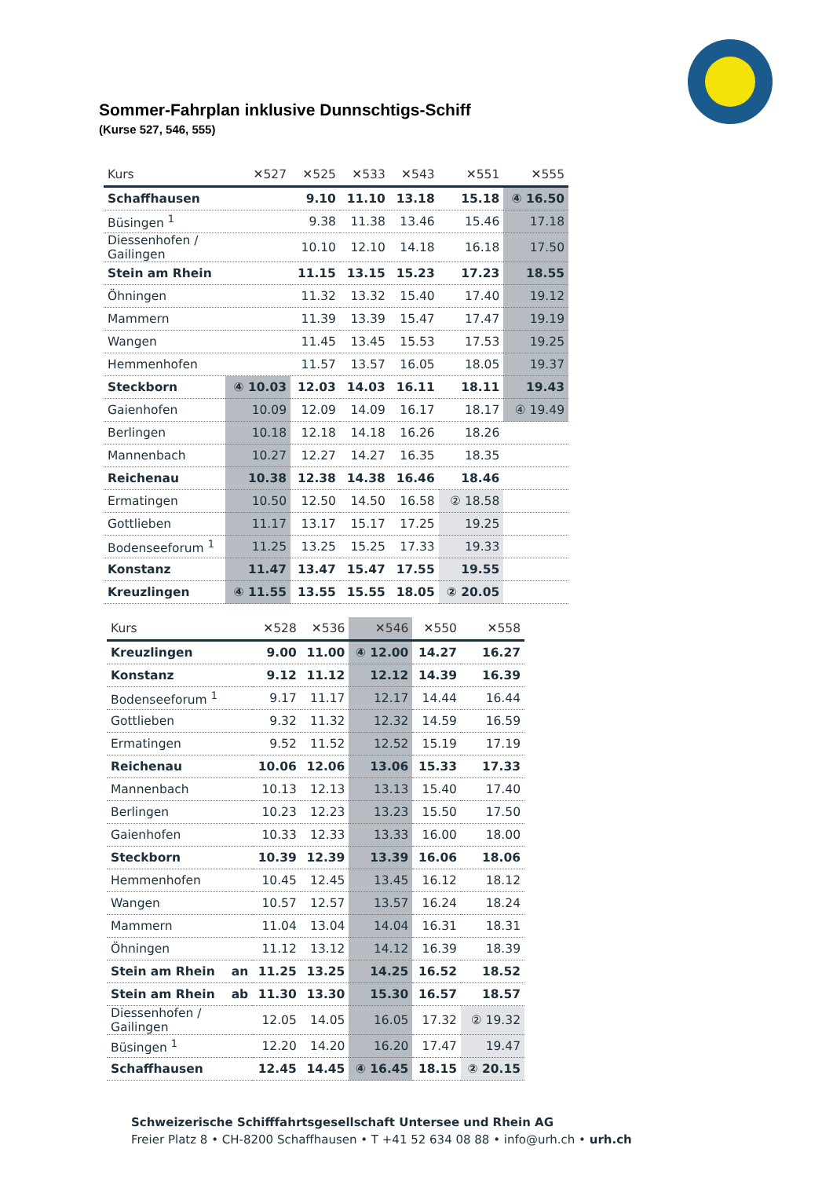Sommer-Fahrplan inklusive Dunnschtigs-Schiff
(Kurse 527, 546, 555)
| Kurs | ✕527 | ✕525 | ✕533 | ✕543 | ✕551 | ✕555 |
| --- | --- | --- | --- | --- | --- | --- |
| Schaffhausen | | 9.10 | 11.10 | 13.18 | 15.18 | ④ 16.50 |
| Büsingen <sup>1</sup> | | 9.38 | 11.38 | 13.46 | 15.46 | 17.18 |
| Diessenhofen / Gailingen | | 10.10 | 12.10 | 14.18 | 16.18 | 17.50 |
| Stein am Rhein | | 11.15 | 13.15 | 15.23 | 17.23 | 18.55 |
| Öhningen | | 11.32 | 13.32 | 15.40 | 17.40 | 19.12 |
| Mammern | | 11.39 | 13.39 | 15.47 | 17.47 | 19.19 |
| Wangen | | 11.45 | 13.45 | 15.53 | 17.53 | 19.25 |
| Hemmenhofen | | 11.57 | 13.57 | 16.05 | 18.05 | 19.37 |
| Steckborn | ④ 10.03 | 12.03 | 14.03 | 16.11 | 18.11 | 19.43 |
| Gaienhofen | 10.09 | 12.09 | 14.09 | 16.17 | 18.17 | ④ 19.49 |
| Berlingen | 10.18 | 12.18 | 14.18 | 16.26 | 18.26 | |
| Mannenbach | 10.27 | 12.27 | 14.27 | 16.35 | 18.35 | |
| Reichenau | 10.38 | 12.38 | 14.38 | 16.46 | 18.46 | |
| Ermatingen | 10.50 | 12.50 | 14.50 | 16.58 | ② 18.58 | |
| Gottlieben | 11.17 | 13.17 | 15.17 | 17.25 | 19.25 | |
| Bodenseeforum <sup>1</sup> | 11.25 | 13.25 | 15.25 | 17.33 | 19.33 | |
| Konstanz | 11.47 | 13.47 | 15.47 | 17.55 | 19.55 | |
| Kreuzlingen | ④ 11.55 | 13.55 | 15.55 | 18.05 | ② 20.05 | |
| Kurs | | ✕528 | ✕536 | ✕546 | ✕550 | ✕558 |
| --- | --- | --- | --- | --- | --- | --- |
| Kreuzlingen | | 9.00 | 11.00 | ④ 12.00 | 14.27 | 16.27 |
| Konstanz | | 9.12 | 11.12 | 12.12 | 14.39 | 16.39 |
| Bodenseeforum <sup>1</sup> | | 9.17 | 11.17 | 12.17 | 14.44 | 16.44 |
| Gottlieben | | 9.32 | 11.32 | 12.32 | 14.59 | 16.59 |
| Ermatingen | | 9.52 | 11.52 | 12.52 | 15.19 | 17.19 |
| Reichenau | | 10.06 | 12.06 | 13.06 | 15.33 | 17.33 |
| Mannenbach | | 10.13 | 12.13 | 13.13 | 15.40 | 17.40 |
| Berlingen | | 10.23 | 12.23 | 13.23 | 15.50 | 17.50 |
| Gaienhofen | | 10.33 | 12.33 | 13.33 | 16.00 | 18.00 |
| Steckborn | | 10.39 | 12.39 | 13.39 | 16.06 | 18.06 |
| Hemmenhofen | | 10.45 | 12.45 | 13.45 | 16.12 | 18.12 |
| Wangen | | 10.57 | 12.57 | 13.57 | 16.24 | 18.24 |
| Mammern | | 11.04 | 13.04 | 14.04 | 16.31 | 18.31 |
| Öhningen | | 11.12 | 13.12 | 14.12 | 16.39 | 18.39 |
| Stein am Rhein | an | 11.25 | 13.25 | 14.25 | 16.52 | 18.52 |
| Stein am Rhein | ab | 11.30 | 13.30 | 15.30 | 16.57 | 18.57 |
| Diessenhofen / Gailingen | | 12.05 | 14.05 | 16.05 | 17.32 | ② 19.32 |
| Büsingen <sup>1</sup> | | 12.20 | 14.20 | 16.20 | 17.47 | 19.47 |
| Schaffhausen | | 12.45 | 14.45 | ④ 16.45 | 18.15 | ② 20.15 |
Schweizerische Schifffahrtsgesellschaft Untersee und Rhein AG
Freier Platz 8 • CH-8200 Schaffhausen • T +41 52 634 08 88 • info@urh.ch • urh.ch